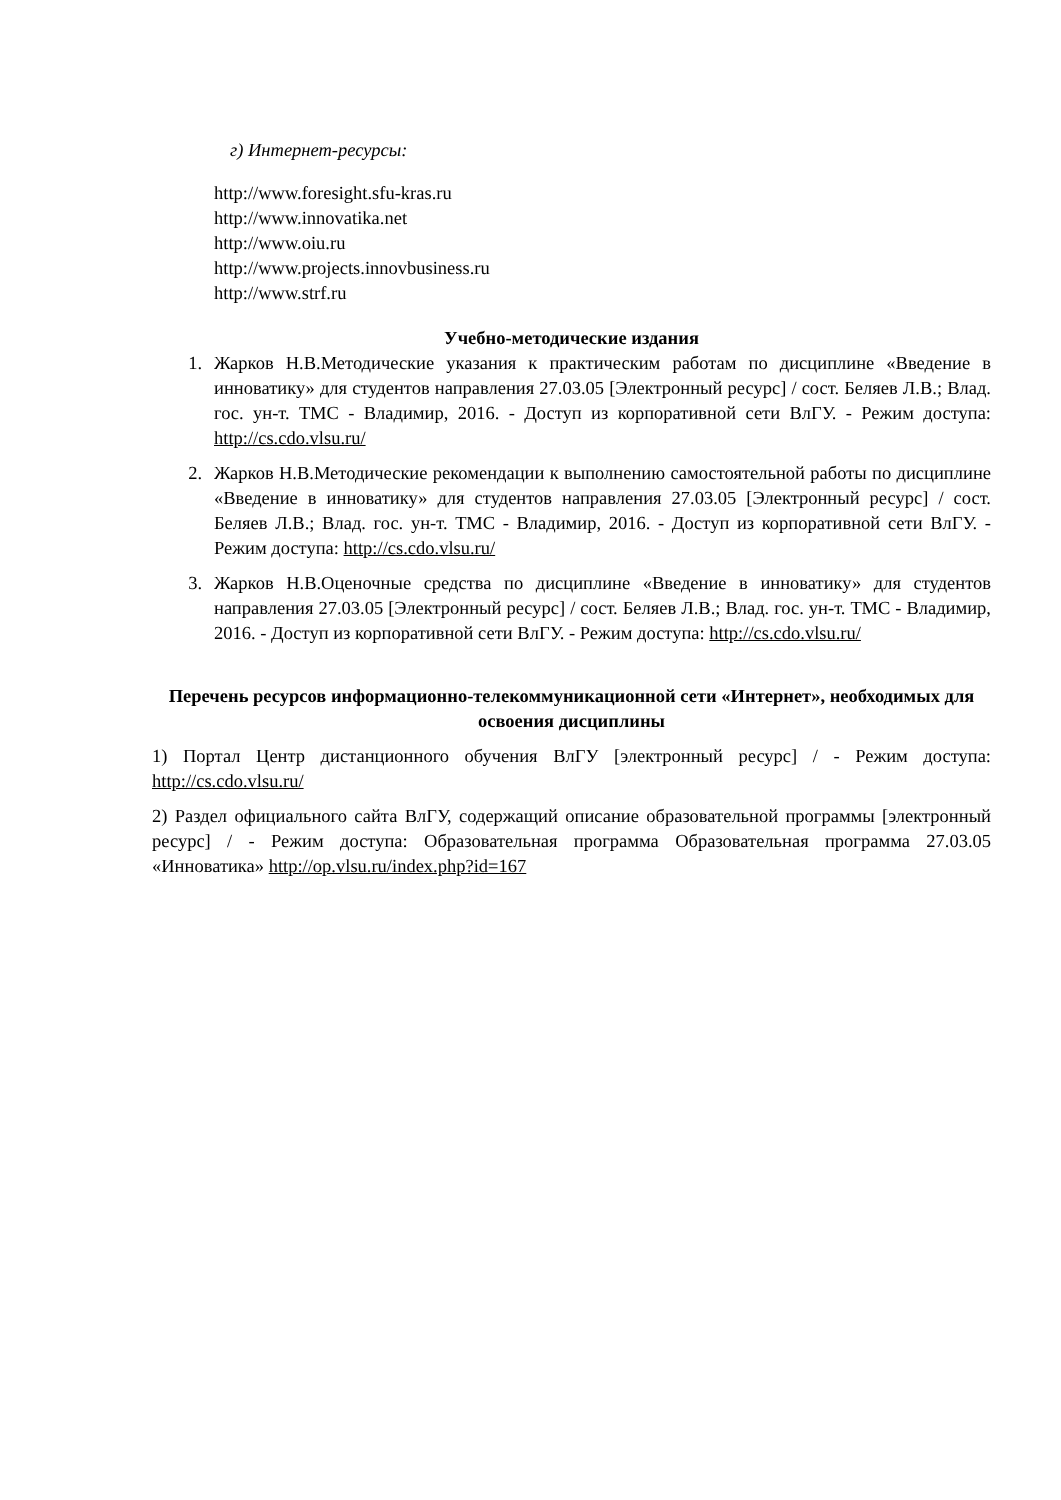г) Интернет-ресурсы:
http://www.foresight.sfu-kras.ru
http://www.innovatika.net
http://www.oiu.ru
http://www.projects.innovbusiness.ru
http://www.strf.ru
Учебно-методические издания
1. Жарков Н.В.Методические указания к практическим работам по дисциплине «Введение в инноватику» для студентов направления 27.03.05 [Электронный ресурс] / сост. Беляев Л.В.; Влад. гос. ун-т. ТМС - Владимир, 2016. - Доступ из корпоративной сети ВлГУ. - Режим доступа: http://cs.cdo.vlsu.ru/
2. Жарков Н.В.Методические рекомендации к выполнению самостоятельной работы по дисциплине «Введение в инноватику» для студентов направления 27.03.05 [Электронный ресурс] / сост. Беляев Л.В.; Влад. гос. ун-т. ТМС - Владимир, 2016. - Доступ из корпоративной сети ВлГУ. - Режим доступа: http://cs.cdo.vlsu.ru/
3. Жарков Н.В.Оценочные средства по дисциплине «Введение в инноватику» для студентов направления 27.03.05 [Электронный ресурс] / сост. Беляев Л.В.; Влад. гос. ун-т. ТМС - Владимир, 2016. - Доступ из корпоративной сети ВлГУ. - Режим доступа: http://cs.cdo.vlsu.ru/
Перечень ресурсов информационно-телекоммуникационной сети «Интернет», необходимых для освоения дисциплины
1) Портал Центр дистанционного обучения ВлГУ [электронный ресурс] / - Режим доступа: http://cs.cdo.vlsu.ru/
2) Раздел официального сайта ВлГУ, содержащий описание образовательной программы [электронный ресурс] / - Режим доступа: Образовательная программа Образовательная программа 27.03.05 «Инноватика» http://op.vlsu.ru/index.php?id=167